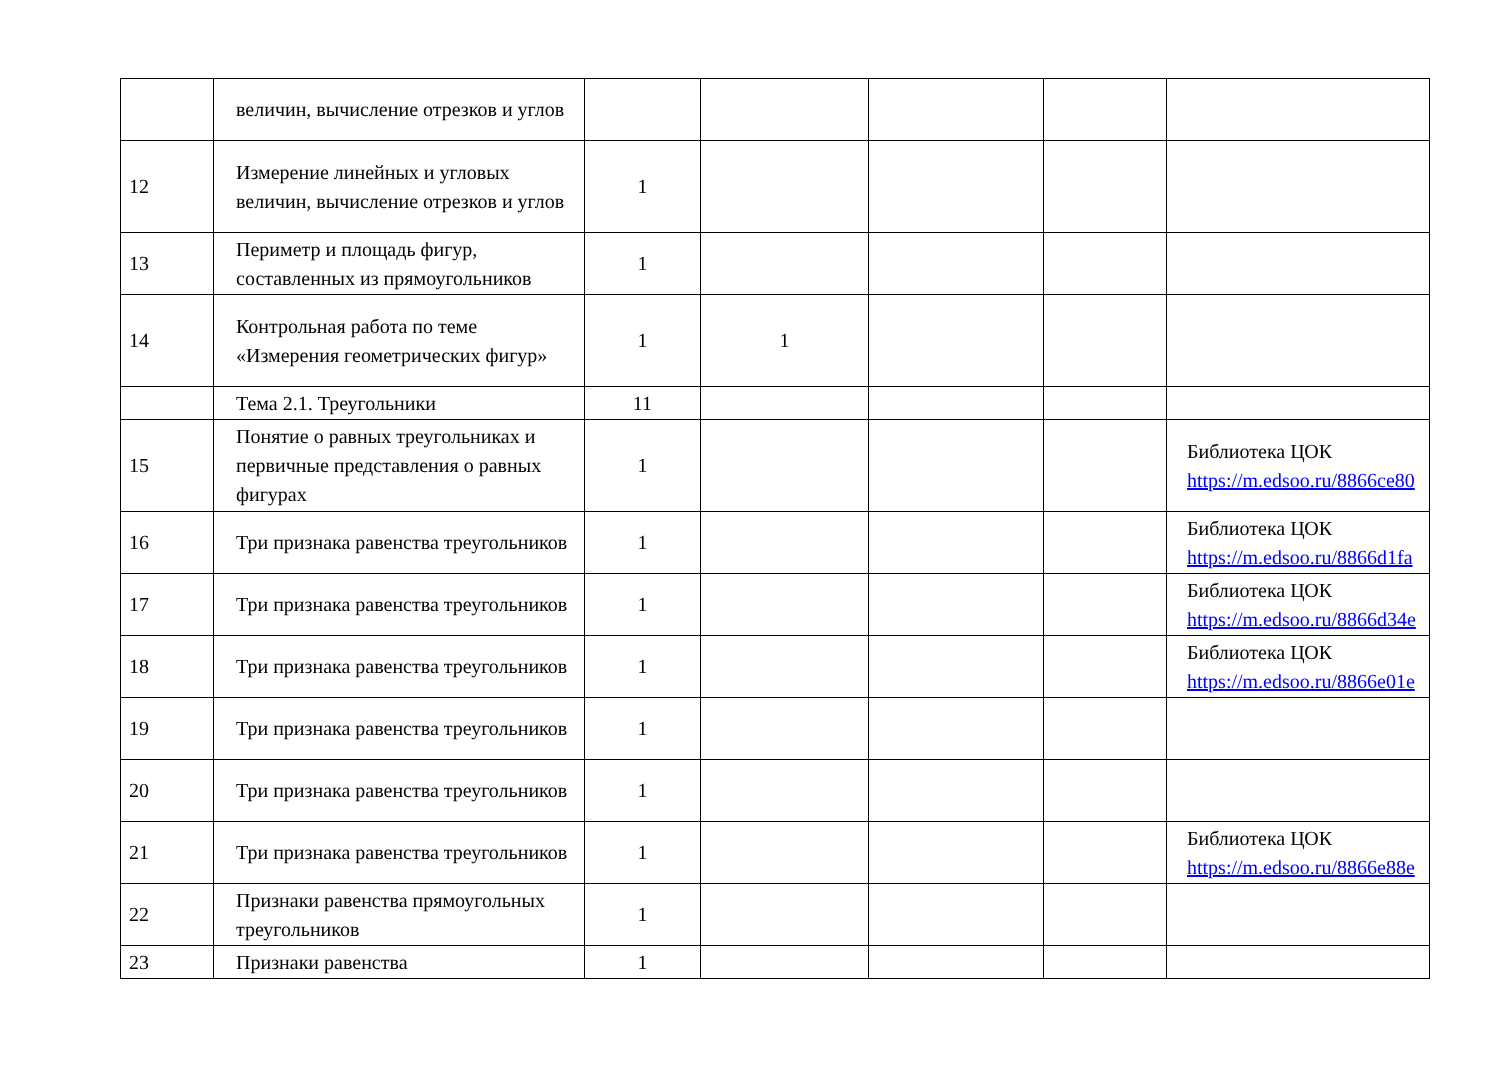| | величин, вычисление отрезков и углов | | | | | |
| 12 | Измерение линейных и угловых величин, вычисление отрезков и углов | 1 | | | | |
| 13 | Периметр и площадь фигур, составленных из прямоугольников | 1 | | | | |
| 14 | Контрольная работа по теме «Измерения геометрических фигур» | 1 | 1 | | | |
| | Тема 2.1. Треугольники | 11 | | | | |
| 15 | Понятие о равных треугольниках и первичные представления о равных фигурах | 1 | | | | Библиотека ЦОК https://m.edsoo.ru/8866ce80 |
| 16 | Три признака равенства треугольников | 1 | | | | Библиотека ЦОК https://m.edsoo.ru/8866d1fa |
| 17 | Три признака равенства треугольников | 1 | | | | Библиотека ЦОК https://m.edsoo.ru/8866d34e |
| 18 | Три признака равенства треугольников | 1 | | | | Библиотека ЦОК https://m.edsoo.ru/8866e01e |
| 19 | Три признака равенства треугольников | 1 | | | | |
| 20 | Три признака равенства треугольников | 1 | | | | |
| 21 | Три признака равенства треугольников | 1 | | | | Библиотека ЦОК https://m.edsoo.ru/8866e88e |
| 22 | Признаки равенства прямоугольных треугольников | 1 | | | | |
| 23 | Признаки равенства | 1 | | | | |